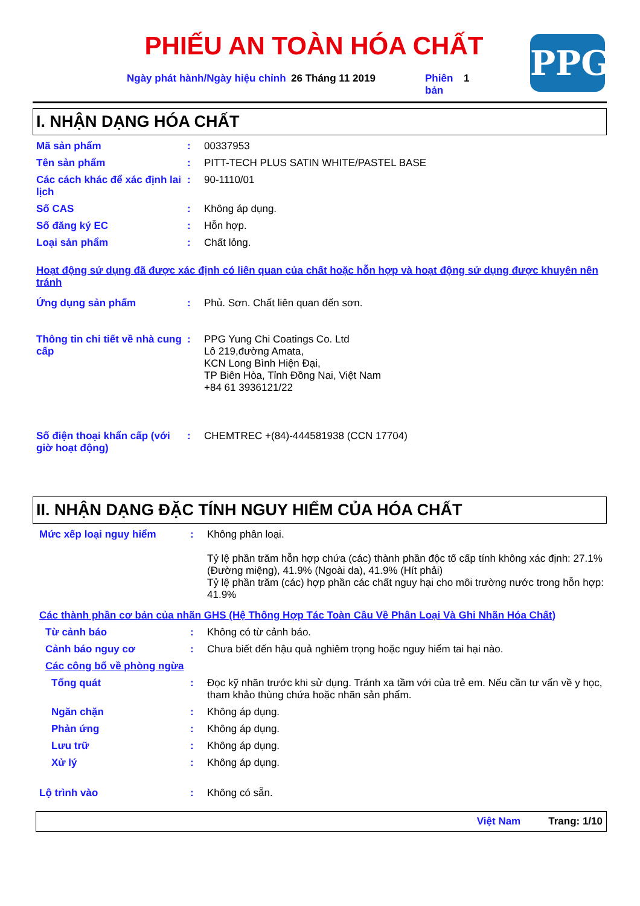PHIẾU AN TOÀN HÓA CHẤT
PPG
Ngày phát hành/Ngày hiệu chỉnh
26 Tháng 11 2019 Phiên bản
1
I. NHẬN DẠNG HÓA CHẤT
Mã sản phẩm : 00337953
Tên sản phẩm : PITT-TECH PLUS SATIN WHITE/PASTEL BASE
Các cách khác để xác định lai lịch
: 90-1110/01
Số CAS : Không áp dụng.
Số đăng ký EC : Hỗn hợp.
Loại sản phẩm : Chất lỏng.
Hoạt động sử dụng đã được xác định có liên quan của chất hoặc hỗn hợp và hoạt động sử dụng được khuyên nên tránh
Ứng dụng sản phẩm : Phủ. Sơn. Chất liên quan đến sơn.
Thông tin chi tiết về nhà cung cấp
: PPG Yung Chi Coatings Co. Ltd
Lô 219,đường Amata,
KCN Long Bình Hiện Đại,
TP Biên Hòa, Tỉnh Đồng Nai, Việt Nam
+84 61 3936121/22
Số điện thoại khẩn cấp (với giờ hoạt động)
: CHEMTREC +(84)-444581938 (CCN 17704)
II. NHẬN DẠNG ĐẶC TÍNH NGUY HIỂM CỦA HÓA CHẤT
Mức xếp loại nguy hiểm : Không phân loại.
Tỷ lệ phần trăm hỗn hợp chứa (các) thành phần độc tố cấp tính không xác định: 27.1% (Đường miệng), 41.9% (Ngoài da), 41.9% (Hít phải)
Tỷ lệ phần trăm (các) hợp phần các chất nguy hại cho môi trường nước trong hỗn hợp: 41.9%
Các thành phần cơ bản của nhãn GHS (Hệ Thống Hợp Tác Toàn Cầu Về Phân Loại Và Ghi Nhãn Hóa Chất)
Từ cảnh báo : Không có từ cảnh báo.
Cảnh báo nguy cơ : Chưa biết đến hậu quả nghiêm trọng hoặc nguy hiểm tai hại nào.
Các công bố về phòng ngừa
Tổng quát : Đọc kỹ nhãn trước khi sử dụng. Tránh xa tầm với của trẻ em. Nếu cần tư vấn về y học, tham khảo thùng chứa hoặc nhãn sản phẩm.
Ngăn chặn : Không áp dụng.
Phản ứng : Không áp dụng.
Lưu trữ : Không áp dụng.
Xử lý : Không áp dụng.
Lộ trình vào : Không có sẵn.
Việt Nam Trang: 1/10